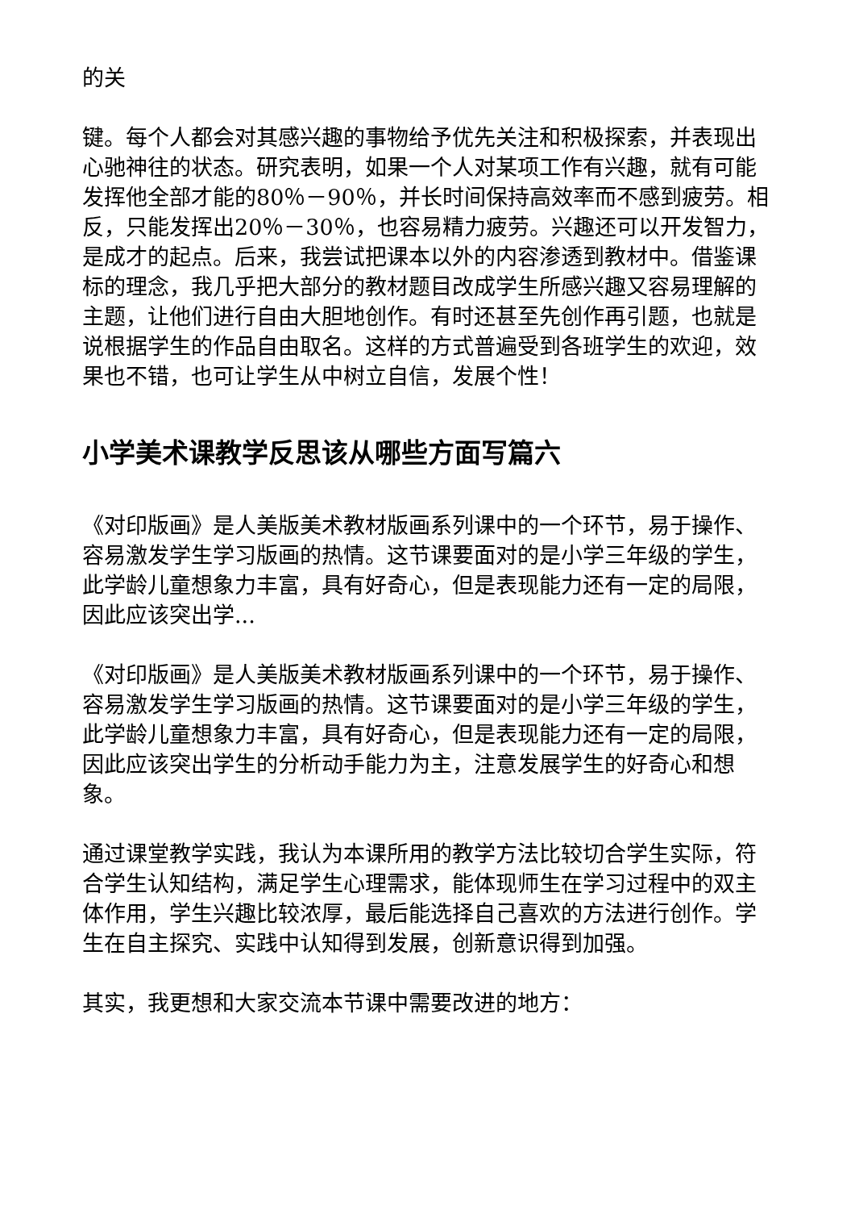的关
键。每个人都会对其感兴趣的事物给予优先关注和积极探索，并表现出心驰神往的状态。研究表明，如果一个人对某项工作有兴趣，就有可能发挥他全部才能的80％－90％，并长时间保持高效率而不感到疲劳。相反，只能发挥出20％－30％，也容易精力疲劳。兴趣还可以开发智力，是成才的起点。后来，我尝试把课本以外的内容渗透到教材中。借鉴课标的理念，我几乎把大部分的教材题目改成学生所感兴趣又容易理解的主题，让他们进行自由大胆地创作。有时还甚至先创作再引题，也就是说根据学生的作品自由取名。这样的方式普遍受到各班学生的欢迎，效果也不错，也可让学生从中树立自信，发展个性！
小学美术课教学反思该从哪些方面写篇六
《对印版画》是人美版美术教材版画系列课中的一个环节，易于操作、容易激发学生学习版画的热情。这节课要面对的是小学三年级的学生，此学龄儿童想象力丰富，具有好奇心，但是表现能力还有一定的局限，因此应该突出学...
《对印版画》是人美版美术教材版画系列课中的一个环节，易于操作、容易激发学生学习版画的热情。这节课要面对的是小学三年级的学生，此学龄儿童想象力丰富，具有好奇心，但是表现能力还有一定的局限，因此应该突出学生的分析动手能力为主，注意发展学生的好奇心和想象。
通过课堂教学实践，我认为本课所用的教学方法比较切合学生实际，符合学生认知结构，满足学生心理需求，能体现师生在学习过程中的双主体作用，学生兴趣比较浓厚，最后能选择自己喜欢的方法进行创作。学生在自主探究、实践中认知得到发展，创新意识得到加强。
其实，我更想和大家交流本节课中需要改进的地方：